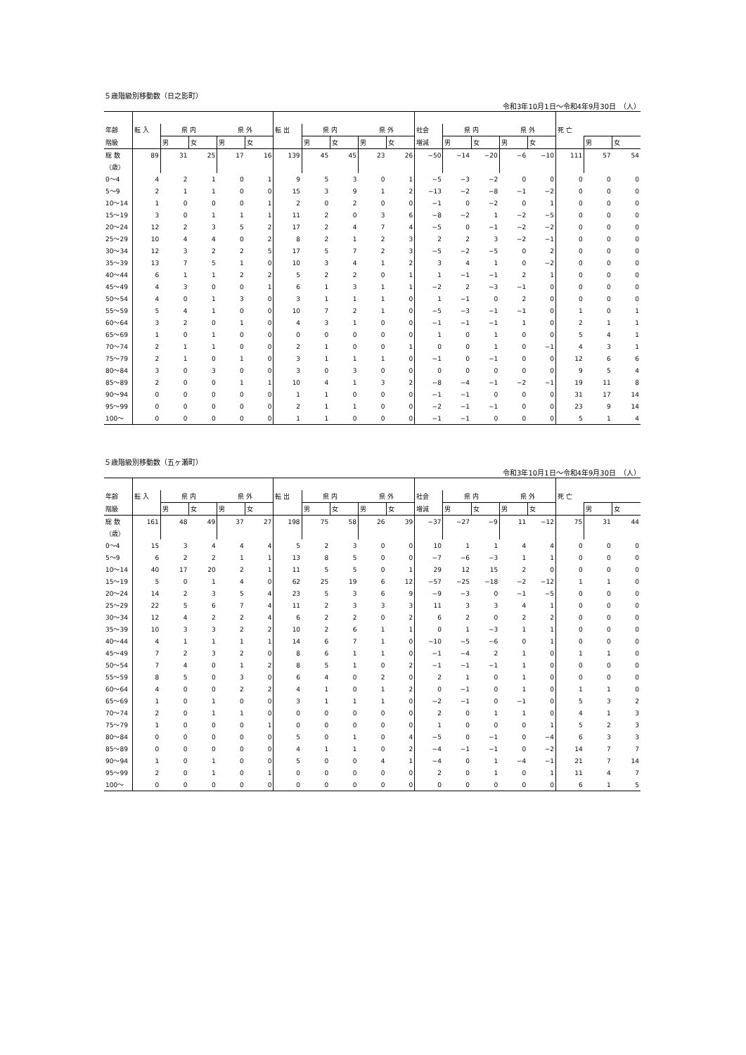５歳階級別移動数（日之影町）
令和3年10月1日～令和4年9月30日　（人）
| 年齢 | 転 入 | 県 内 | | 県 外 | | 転 出 | 県 内 | | 県 外 | | 社会 | 県 内 | | 県 外 | | 死 亡 | | |
| --- | --- | --- | --- | --- | --- | --- | --- | --- | --- | --- | --- | --- | --- | --- | --- | --- | --- | --- |
| 階級 | | 男 | 女 | 男 | 女 | | 男 | 女 | 男 | 女 | 増減 | 男 | 女 | 男 | 女 | | 男 | 女 |
| 総 数 | 89 | 31 | 25 | 17 | 16 | 139 | 45 | 45 | 23 | 26 | −50 | −14 | −20 | −6 | −10 | 111 | 57 | 54 |
| （歳） | | | | | | | | | | | | | | | | | | |
| 0～4 | 4 | 2 | 1 | 0 | 1 | 9 | 5 | 3 | 0 | 1 | −5 | −3 | −2 | 0 | 0 | 0 | 0 | 0 |
| 5～9 | 2 | 1 | 1 | 0 | 0 | 15 | 3 | 9 | 1 | 2 | −13 | −2 | −8 | −1 | −2 | 0 | 0 | 0 |
| 10～14 | 1 | 0 | 0 | 0 | 1 | 2 | 0 | 2 | 0 | 0 | −1 | 0 | −2 | 0 | 1 | 0 | 0 | 0 |
| 15～19 | 3 | 0 | 1 | 1 | 1 | 11 | 2 | 0 | 3 | 6 | −8 | −2 | 1 | −2 | −5 | 0 | 0 | 0 |
| 20～24 | 12 | 2 | 3 | 5 | 2 | 17 | 2 | 4 | 7 | 4 | −5 | 0 | −1 | −2 | −2 | 0 | 0 | 0 |
| 25～29 | 10 | 4 | 4 | 0 | 2 | 8 | 2 | 1 | 2 | 3 | 2 | 2 | 3 | −2 | −1 | 0 | 0 | 0 |
| 30～34 | 12 | 3 | 2 | 2 | 5 | 17 | 5 | 7 | 2 | 3 | −5 | −2 | −5 | 0 | 2 | 0 | 0 | 0 |
| 35～39 | 13 | 7 | 5 | 1 | 0 | 10 | 3 | 4 | 1 | 2 | 3 | 4 | 1 | 0 | −2 | 0 | 0 | 0 |
| 40～44 | 6 | 1 | 1 | 2 | 2 | 5 | 2 | 2 | 0 | 1 | 1 | −1 | −1 | 2 | 1 | 0 | 0 | 0 |
| 45～49 | 4 | 3 | 0 | 0 | 1 | 6 | 1 | 3 | 1 | 1 | −2 | 2 | −3 | −1 | 0 | 0 | 0 | 0 |
| 50～54 | 4 | 0 | 1 | 3 | 0 | 3 | 1 | 1 | 1 | 0 | 1 | −1 | 0 | 2 | 0 | 0 | 0 | 0 |
| 55～59 | 5 | 4 | 1 | 0 | 0 | 10 | 7 | 2 | 1 | 0 | −5 | −3 | −1 | −1 | 0 | 1 | 0 | 1 |
| 60～64 | 3 | 2 | 0 | 1 | 0 | 4 | 3 | 1 | 0 | 0 | −1 | −1 | −1 | 1 | 0 | 2 | 1 | 1 |
| 65～69 | 1 | 0 | 1 | 0 | 0 | 0 | 0 | 0 | 0 | 0 | 1 | 0 | 1 | 0 | 0 | 5 | 4 | 1 |
| 70～74 | 2 | 1 | 1 | 0 | 0 | 2 | 1 | 0 | 0 | 1 | 0 | 0 | 1 | 0 | −1 | 4 | 3 | 1 |
| 75～79 | 2 | 1 | 0 | 1 | 0 | 3 | 1 | 1 | 1 | 0 | −1 | 0 | −1 | 0 | 0 | 12 | 6 | 6 |
| 80～84 | 3 | 0 | 3 | 0 | 0 | 3 | 0 | 3 | 0 | 0 | 0 | 0 | 0 | 0 | 0 | 9 | 5 | 4 |
| 85～89 | 2 | 0 | 0 | 1 | 1 | 10 | 4 | 1 | 3 | 2 | −8 | −4 | −1 | −2 | −1 | 19 | 11 | 8 |
| 90～94 | 0 | 0 | 0 | 0 | 0 | 1 | 1 | 0 | 0 | 0 | −1 | −1 | 0 | 0 | 0 | 31 | 17 | 14 |
| 95～99 | 0 | 0 | 0 | 0 | 0 | 2 | 1 | 1 | 0 | 0 | −2 | −1 | −1 | 0 | 0 | 23 | 9 | 14 |
| 100～ | 0 | 0 | 0 | 0 | 0 | 1 | 1 | 0 | 0 | 0 | −1 | −1 | 0 | 0 | 0 | 5 | 1 | 4 |
５歳階級別移動数（五ヶ瀬町）
令和3年10月1日～令和4年9月30日　（人）
| 年齢 | 転 入 | 県 内 | | 県 外 | | 転 出 | 県 内 | | 県 外 | | 社会 | 県 内 | | 県 外 | | 死 亡 | | |
| --- | --- | --- | --- | --- | --- | --- | --- | --- | --- | --- | --- | --- | --- | --- | --- | --- | --- | --- |
| 階級 | | 男 | 女 | 男 | 女 | | 男 | 女 | 男 | 女 | 増減 | 男 | 女 | 男 | 女 | | 男 | 女 |
| 総 数 | 161 | 48 | 49 | 37 | 27 | 198 | 75 | 58 | 26 | 39 | −37 | −27 | −9 | 11 | −12 | 75 | 31 | 44 |
| （歳） | | | | | | | | | | | | | | | | | | |
| 0～4 | 15 | 3 | 4 | 4 | 4 | 5 | 2 | 3 | 0 | 0 | 10 | 1 | 1 | 4 | 4 | 0 | 0 | 0 |
| 5～9 | 6 | 2 | 2 | 1 | 1 | 13 | 8 | 5 | 0 | 0 | −7 | −6 | −3 | 1 | 1 | 0 | 0 | 0 |
| 10～14 | 40 | 17 | 20 | 2 | 1 | 11 | 5 | 5 | 0 | 1 | 29 | 12 | 15 | 2 | 0 | 0 | 0 | 0 |
| 15～19 | 5 | 0 | 1 | 4 | 0 | 62 | 25 | 19 | 6 | 12 | −57 | −25 | −18 | −2 | −12 | 1 | 1 | 0 |
| 20～24 | 14 | 2 | 3 | 5 | 4 | 23 | 5 | 3 | 6 | 9 | −9 | −3 | 0 | −1 | −5 | 0 | 0 | 0 |
| 25～29 | 22 | 5 | 6 | 7 | 4 | 11 | 2 | 3 | 3 | 3 | 11 | 3 | 3 | 4 | 1 | 0 | 0 | 0 |
| 30～34 | 12 | 4 | 2 | 2 | 4 | 6 | 2 | 2 | 0 | 2 | 6 | 2 | 0 | 2 | 2 | 0 | 0 | 0 |
| 35～39 | 10 | 3 | 3 | 2 | 2 | 10 | 2 | 6 | 1 | 1 | 0 | 1 | −3 | 1 | 1 | 0 | 0 | 0 |
| 40～44 | 4 | 1 | 1 | 1 | 1 | 14 | 6 | 7 | 1 | 0 | −10 | −5 | −6 | 0 | 1 | 0 | 0 | 0 |
| 45～49 | 7 | 2 | 3 | 2 | 0 | 8 | 6 | 1 | 1 | 0 | −1 | −4 | 2 | 1 | 0 | 1 | 1 | 0 |
| 50～54 | 7 | 4 | 0 | 1 | 2 | 8 | 5 | 1 | 0 | 2 | −1 | −1 | −1 | 1 | 0 | 0 | 0 | 0 |
| 55～59 | 8 | 5 | 0 | 3 | 0 | 6 | 4 | 0 | 2 | 0 | 2 | 1 | 0 | 1 | 0 | 0 | 0 | 0 |
| 60～64 | 4 | 0 | 0 | 2 | 2 | 4 | 1 | 0 | 1 | 2 | 0 | −1 | 0 | 1 | 0 | 1 | 1 | 0 |
| 65～69 | 1 | 0 | 1 | 0 | 0 | 3 | 1 | 1 | 1 | 0 | −2 | −1 | 0 | −1 | 0 | 5 | 3 | 2 |
| 70～74 | 2 | 0 | 1 | 1 | 0 | 0 | 0 | 0 | 0 | 0 | 2 | 0 | 1 | 1 | 0 | 4 | 1 | 3 |
| 75～79 | 1 | 0 | 0 | 0 | 1 | 0 | 0 | 0 | 0 | 0 | 1 | 0 | 0 | 0 | 1 | 5 | 2 | 3 |
| 80～84 | 0 | 0 | 0 | 0 | 0 | 5 | 0 | 1 | 0 | 4 | −5 | 0 | −1 | 0 | −4 | 6 | 3 | 3 |
| 85～89 | 0 | 0 | 0 | 0 | 0 | 4 | 1 | 1 | 0 | 2 | −4 | −1 | −1 | 0 | −2 | 14 | 7 | 7 |
| 90～94 | 1 | 0 | 1 | 0 | 0 | 5 | 0 | 0 | 4 | 1 | −4 | 0 | 1 | −4 | −1 | 21 | 7 | 14 |
| 95～99 | 2 | 0 | 1 | 0 | 1 | 0 | 0 | 0 | 0 | 0 | 2 | 0 | 1 | 0 | 1 | 11 | 4 | 7 |
| 100～ | 0 | 0 | 0 | 0 | 0 | 0 | 0 | 0 | 0 | 0 | 0 | 0 | 0 | 0 | 0 | 6 | 1 | 5 |